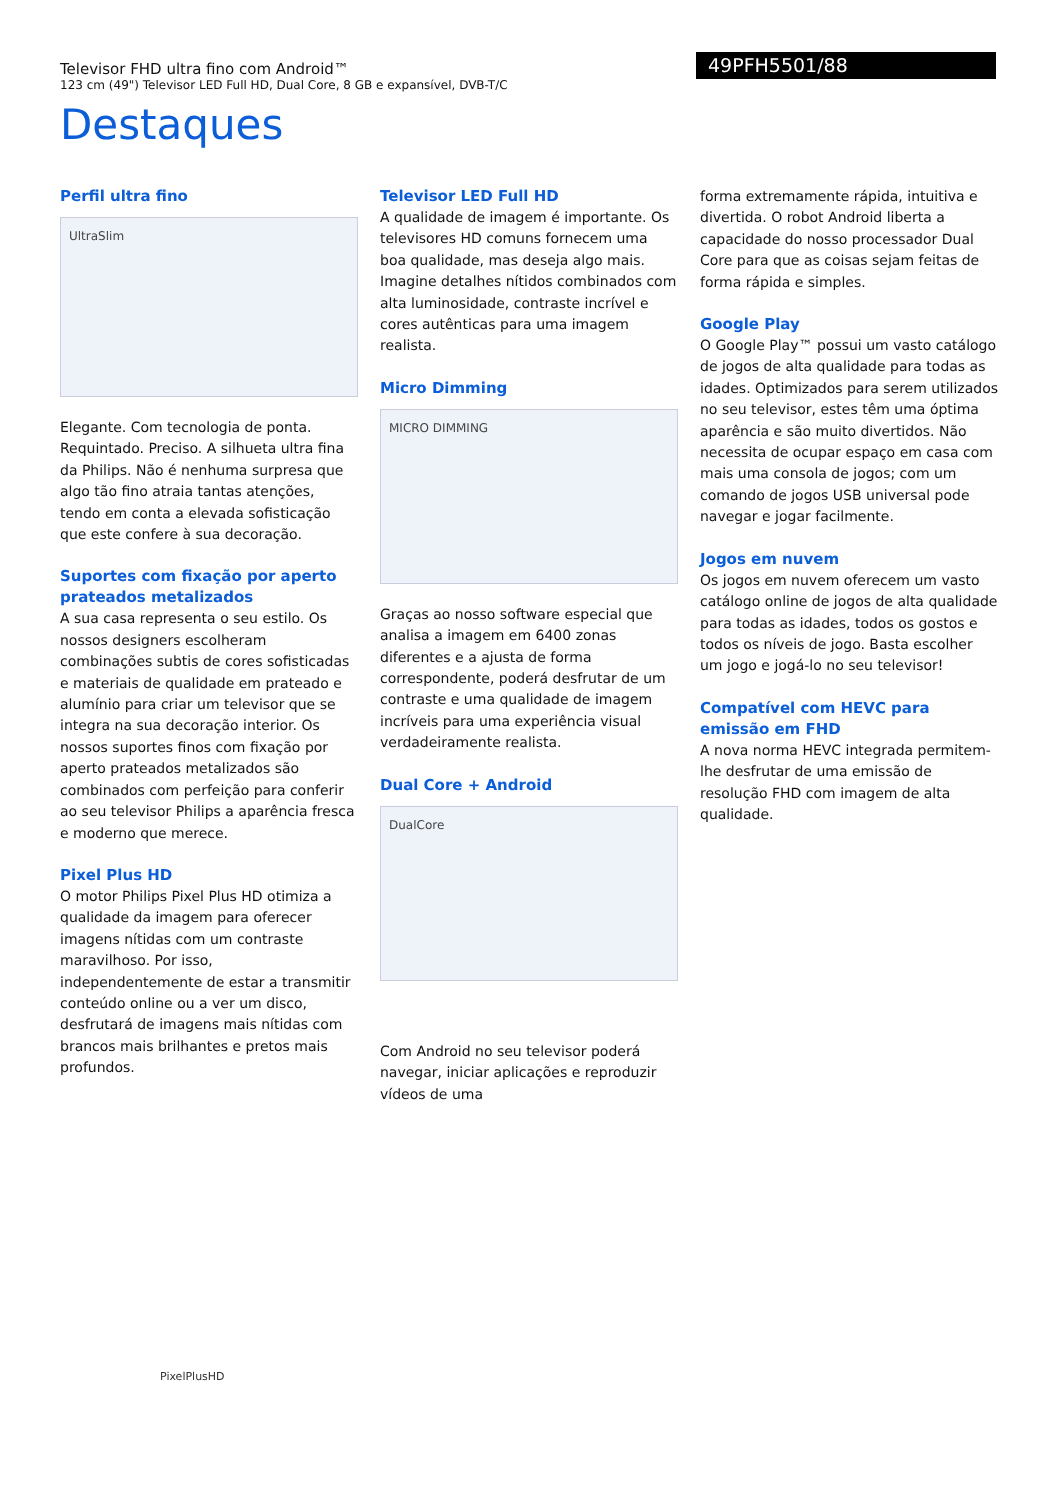Televisor FHD ultra fino com Android™
123 cm (49") Televisor LED Full HD, Dual Core, 8 GB e expansível, DVB-T/C
49PFH5501/88
Destaques
Perfil ultra fino
UltraSlim
Elegante. Com tecnologia de ponta. Requintado. Preciso. A silhueta ultra fina da Philips. Não é nenhuma surpresa que algo tão fino atraia tantas atenções, tendo em conta a elevada sofisticação que este confere à sua decoração.
Suportes com fixação por aperto prateados metalizados
A sua casa representa o seu estilo. Os nossos designers escolheram combinações subtis de cores sofisticadas e materiais de qualidade em prateado e alumínio para criar um televisor que se integra na sua decoração interior. Os nossos suportes finos com fixação por aperto prateados metalizados são combinados com perfeição para conferir ao seu televisor Philips a aparência fresca e moderno que merece.
Pixel Plus HD
O motor Philips Pixel Plus HD otimiza a qualidade da imagem para oferecer imagens nítidas com um contraste maravilhoso. Por isso, independentemente de estar a transmitir conteúdo online ou a ver um disco, desfrutará de imagens mais nítidas com brancos mais brilhantes e pretos mais profundos.
Televisor LED Full HD
A qualidade de imagem é importante. Os televisores HD comuns fornecem uma boa qualidade, mas deseja algo mais. Imagine detalhes nítidos combinados com alta luminosidade, contraste incrível e cores autênticas para uma imagem realista.
Micro Dimming
MICRO DIMMING
Graças ao nosso software especial que analisa a imagem em 6400 zonas diferentes e a ajusta de forma correspondente, poderá desfrutar de um contraste e uma qualidade de imagem incríveis para uma experiência visual verdadeiramente realista.
Dual Core + Android
DualCore
Com Android no seu televisor poderá navegar, iniciar aplicações e reproduzir vídeos de uma
forma extremamente rápida, intuitiva e divertida. O robot Android liberta a capacidade do nosso processador Dual Core para que as coisas sejam feitas de forma rápida e simples.
Google Play
O Google Play™ possui um vasto catálogo de jogos de alta qualidade para todas as idades. Optimizados para serem utilizados no seu televisor, estes têm uma óptima aparência e são muito divertidos. Não necessita de ocupar espaço em casa com mais uma consola de jogos; com um comando de jogos USB universal pode navegar e jogar facilmente.
Jogos em nuvem
Os jogos em nuvem oferecem um vasto catálogo online de jogos de alta qualidade para todas as idades, todos os gostos e todos os níveis de jogo. Basta escolher um jogo e jogá-lo no seu televisor!
Compatível com HEVC para emissão em FHD
A nova norma HEVC integrada permitem-lhe desfrutar de uma emissão de resolução FHD com imagem de alta qualidade.
PixelPlusHD